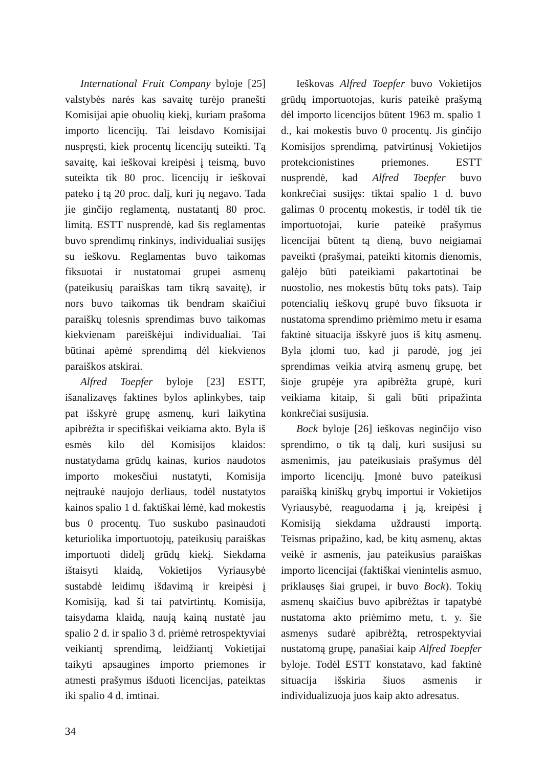International Fruit Company byloje [25] valstybės narės kas savaitę turėjo pranešti Komisijai apie obuolių kiekį, kuriam prašoma importo licencijų. Tai leisdavo Komisijai nuspręsti, kiek procentų licencijų suteikti. Tą savaitę, kai ieškovai kreipėsi į teismą, buvo suteikta tik 80 proc. licencijų ir ieškovai pateko į tą 20 proc. dalį, kuri jų negavo. Tada jie ginčijo reglamentą, nustatantį 80 proc. limitą. ESTT nusprendė, kad šis reglamentas buvo sprendimų rinkinys, individualiai susijęs su ieškovu. Reglamentas buvo taikomas fiksuotai ir nustatomai grupei asmenų (pateikusių paraiškas tam tikrą savaitę), ir nors buvo taikomas tik bendram skaičiui paraiškų tolesnis sprendimas buvo taikomas kiekvienam pareiškėjui individualiai. Tai būtinai apėmė sprendimą dėl kiekvienos paraiškos atskirai.
Alfred Toepfer byloje [23] ESTT, išanalizavęs faktines bylos aplinkybes, taip pat išskyrė grupę asmenų, kuri laikytina apibrėžta ir specifiškai veikiama akto. Byla iš esmės kilo dėl Komisijos klaidos: nustatydama grūdų kainas, kurios naudotos importo mokesčiui nustatyti, Komisija neįtraukė naujojo derliaus, todėl nustatytos kainos spalio 1 d. faktiškai lėmė, kad mokestis bus 0 procentų. Tuo suskubo pasinaudoti keturiolika importuotojų, pateikusių paraiškas importuoti didelį grūdų kiekį. Siekdama ištaisyti klaidą, Vokietijos Vyriausybė sustabdė leidimų išdavimą ir kreipėsi į Komisiją, kad ši tai patvirtintų. Komisija, taisydama klaidą, naują kainą nustatė jau spalio 2 d. ir spalio 3 d. priėmė retrospektyviai veikiantį sprendimą, leidžiantį Vokietijai taikyti apsaugines importo priemones ir atmesti prašymus išduoti licencijas, pateiktas iki spalio 4 d. imtinai.
Ieškovas Alfred Toepfer buvo Vokietijos grūdų importuotojas, kuris pateikė prašymą dėl importo licencijos būtent 1963 m. spalio 1 d., kai mokestis buvo 0 procentų. Jis ginčijo Komisijos sprendimą, patvirtinusį Vokietijos protekcionistines priemones. ESTT nusprendė, kad Alfred Toepfer buvo konkrečiai susijęs: tiktai spalio 1 d. buvo galimas 0 procentų mokestis, ir todėl tik tie importuotojai, kurie pateikė prašymus licencijai būtent tą dieną, buvo neigiamai paveikti (prašymai, pateikti kitomis dienomis, galėjo būti pateikiami pakartotinai be nuostolio, nes mokestis būtų toks pats). Taip potencialių ieškovų grupė buvo fiksuota ir nustatoma sprendimo priėmimo metu ir esama faktinė situacija išskyrė juos iš kitų asmenų. Byla įdomi tuo, kad ji parodė, jog jei sprendimas veikia atvirą asmenų grupę, bet šioje grupėje yra apibrėžta grupė, kuri veikiama kitaip, ši gali būti pripažinta konkrečiai susijusia.
Bock byloje [26] ieškovas neginčijo viso sprendimo, o tik tą dalį, kuri susijusi su asmenimis, jau pateikusiais prašymus dėl importo licencijų. Įmonė buvo pateikusi paraišką kiniškų grybų importui ir Vokietijos Vyriausybė, reaguodama į ją, kreipėsi į Komisiją siekdama uždrausti importą. Teismas pripažino, kad, be kitų asmenų, aktas veikė ir asmenis, jau pateikusius paraiškas importo licencijai (faktiškai vienintelis asmuo, priklausęs šiai grupei, ir buvo Bock). Tokių asmenų skaičius buvo apibrėžtas ir tapatybė nustatoma akto priėmimo metu, t. y. šie asmenys sudarė apibrėžtą, retrospektyviai nustatomą grupę, panašiai kaip Alfred Toepfer byloje. Todėl ESTT konstatavo, kad faktinė situacija išskiria šiuos asmenis ir individualizuoja juos kaip akto adresatus.
34